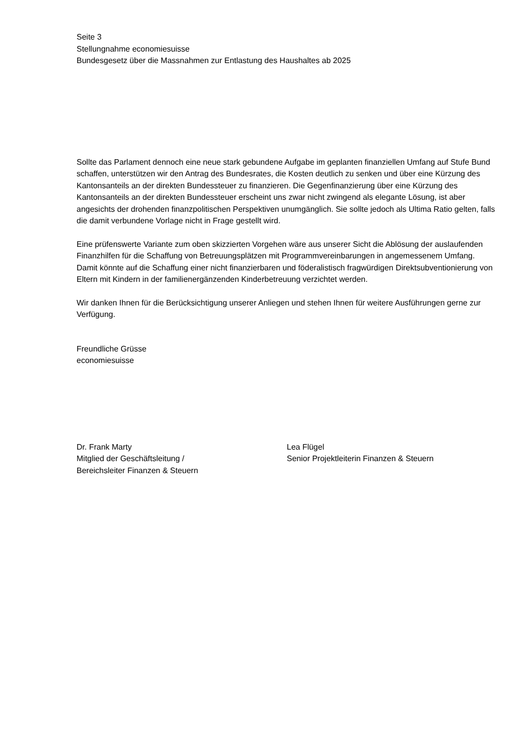Seite 3
Stellungnahme economiesuisse
Bundesgesetz über die Massnahmen zur Entlastung des Haushaltes ab 2025
Sollte das Parlament dennoch eine neue stark gebundene Aufgabe im geplanten finanziellen Umfang auf Stufe Bund schaffen, unterstützen wir den Antrag des Bundesrates, die Kosten deutlich zu senken und über eine Kürzung des Kantonsanteils an der direkten Bundessteuer zu finanzieren. Die Gegenfinanzierung über eine Kürzung des Kantonsanteils an der direkten Bundessteuer erscheint uns zwar nicht zwingend als elegante Lösung, ist aber angesichts der drohenden finanzpolitischen Perspektiven unumgänglich. Sie sollte jedoch als Ultima Ratio gelten, falls die damit verbundene Vorlage nicht in Frage gestellt wird.
Eine prüfenswerte Variante zum oben skizzierten Vorgehen wäre aus unserer Sicht die Ablösung der auslaufenden Finanzhilfen für die Schaffung von Betreuungsplätzen mit Programmvereinbarungen in angemessenem Umfang. Damit könnte auf die Schaffung einer nicht finanzierbaren und föderalistisch fragwürdigen Direktsubventionierung von Eltern mit Kindern in der familienergänzenden Kinderbetreuung verzichtet werden.
Wir danken Ihnen für die Berücksichtigung unserer Anliegen und stehen Ihnen für weitere Ausführungen gerne zur Verfügung.
Freundliche Grüsse
economiesuisse
Dr. Frank Marty
Mitglied der Geschäftsleitung /
Bereichsleiter Finanzen & Steuern
Lea Flügel
Senior Projektleiterin Finanzen & Steuern